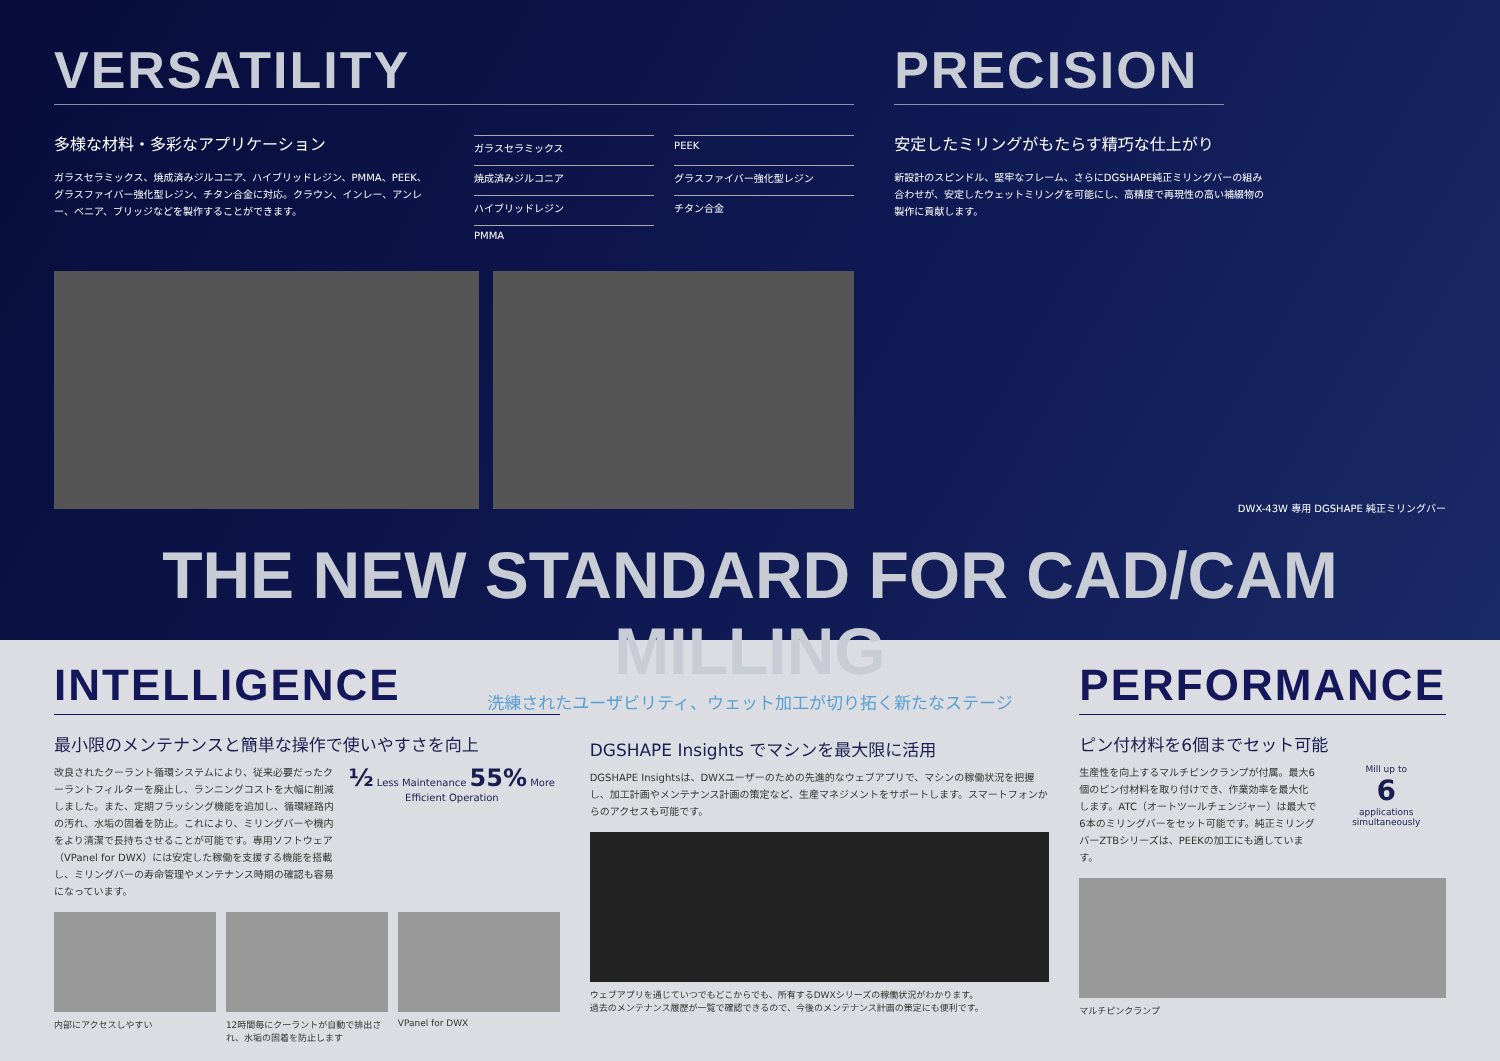VERSATILITY
多様な材料・多彩なアプリケーション
ガラスセラミックス、焼成済みジルコニア、ハイブリッドレジン、PMMA、PEEK、グラスファイバー強化型レジン、チタン合金に対応。クラウン、インレー、アンレー、ベニア、ブリッジなどを製作することができます。
ガラスセラミックス
PEEK
焼成済みジルコニア
グラスファイバー強化型レジン
ハイブリッドレジン
チタン合金
PMMA
PRECISION
安定したミリングがもたらす精巧な仕上がり
新設計のスピンドル、堅牢なフレーム、さらにDGSHAPE純正ミリングバーの組み合わせが、安定したウェットミリングを可能にし、高精度で再現性の高い補綴物の製作に貢献します。
DWX-43W 専用 DGSHAPE 純正ミリングバー
THE NEW STANDARD FOR CAD/CAM MILLING
洗練されたユーザビリティ、ウェット加工が切り拓く新たなステージ
INTELLIGENCE
最小限のメンテナンスと簡単な操作で使いやすさを向上
改良されたクーラント循環システムにより、従来必要だったクーラントフィルターを廃止し、ランニングコストを大幅に削減しました。また、定期フラッシング機能を追加し、循環経路内の汚れ、水垢の固着を防止。これにより、ミリングバーや機内をより清潔で長持ちさせることが可能です。専用ソフトウェア（VPanel for DWX）には安定した稼働を支援する機能を搭載し、ミリングバーの寿命管理やメンテナンス時期の確認も容易になっています。
½ Less Maintenance 55% More Efficient Operation
内部にアクセスしやすい 12時間毎にクーラントが自動で排出され、水垢の固着を防止します
VPanel for DWX
DGSHAPE Insights でマシンを最大限に活用
DGSHAPE Insightsは、DWXユーザーのための先進的なウェブアプリで、マシンの稼働状況を把握し、加工計画やメンテナンス計画の策定など、生産マネジメントをサポートします。スマートフォンからのアクセスも可能です。
ウェブアプリを通じていつでもどこからでも、所有するDWXシリーズの稼働状況がわかります。
過去のメンテナンス履歴が一覧で確認できるので、今後のメンテナンス計画の策定にも便利です。
PERFORMANCE
ピン付材料を6個までセット可能
生産性を向上するマルチピンクランプが付属。最大6個のピン付材料を取り付けでき、作業効率を最大化します。ATC（オートツールチェンジャー）は最大で6本のミリングバーをセット可能です。純正ミリングバーZTBシリーズは、PEEKの加工にも適しています。
Mill up to
6
applications simultaneously
マルチピンクランプ